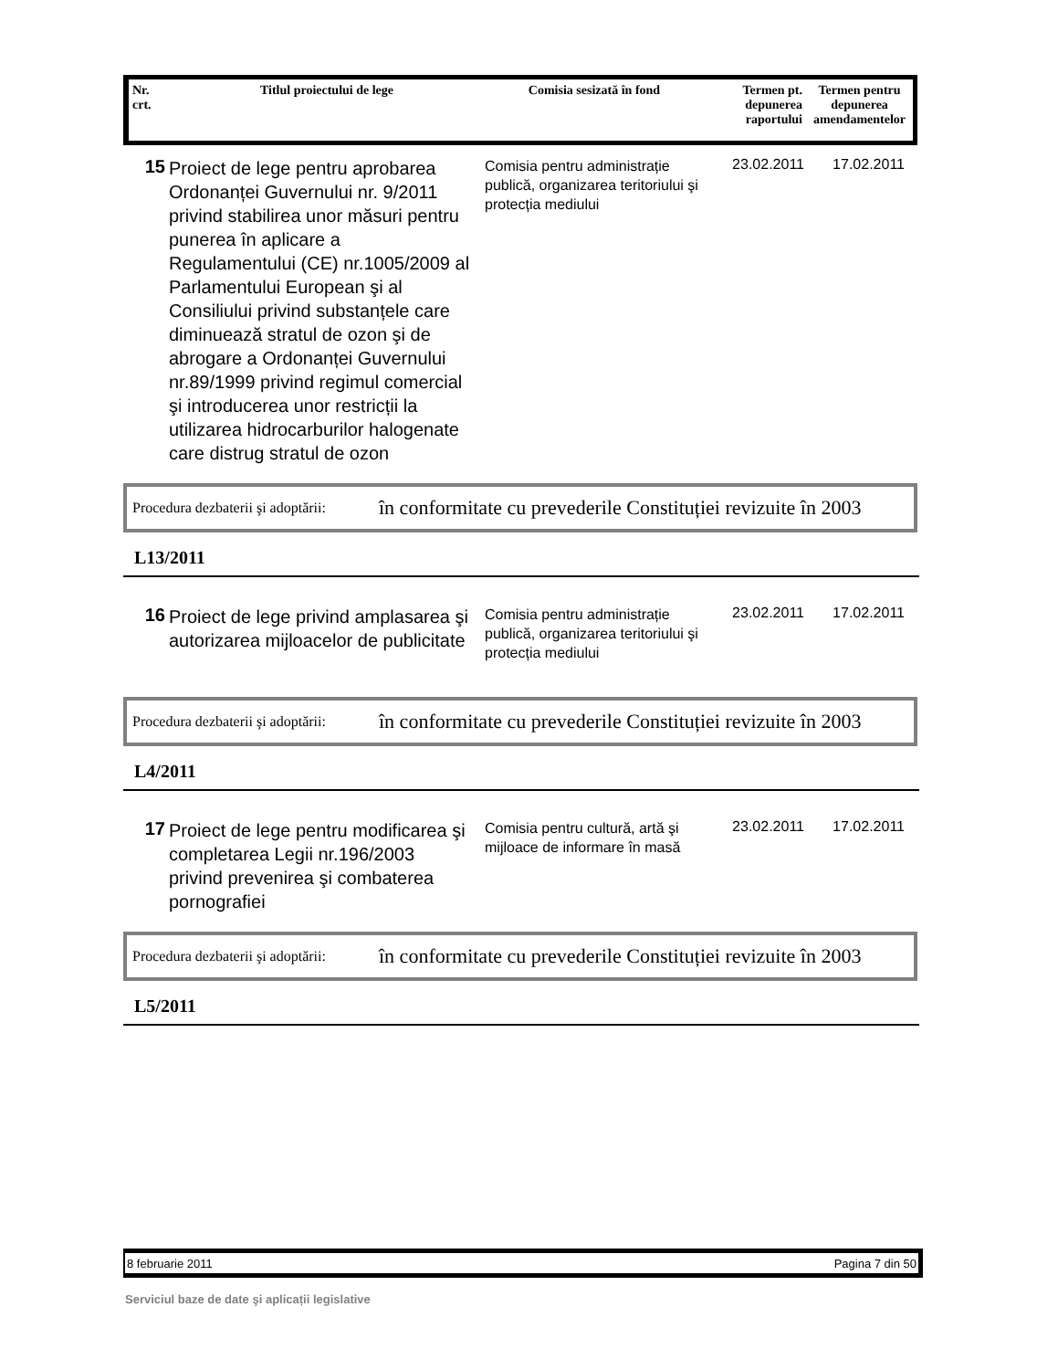| Nr. crt. | Titlul proiectului de lege | Comisia sesizată în fond | Termen pt. depunerea raportului | Termen pentru depunerea amendamentelor |
| --- | --- | --- | --- | --- |
15
Proiect de lege pentru aprobarea Ordonanței Guvernului nr. 9/2011 privind stabilirea unor măsuri pentru punerea în aplicare a Regulamentului (CE) nr.1005/2009 al Parlamentului European şi al Consiliului privind substanțele care diminuează stratul de ozon şi de abrogare a Ordonanței Guvernului nr.89/1999 privind regimul comercial şi introducerea unor restricții la utilizarea hidrocarburilor halogenate care distrug stratul de ozon
Comisia pentru administrație publică, organizarea teritoriului şi protecția mediului
23.02.2011 17.02.2011
Procedura dezbaterii şi adoptării:
în conformitate cu prevederile Constituției revizuite în 2003
L13/2011
16
Proiect de lege privind amplasarea şi autorizarea mijloacelor de publicitate
Comisia pentru administrație publică, organizarea teritoriului şi protecția mediului
23.02.2011 17.02.2011
Procedura dezbaterii şi adoptării:
în conformitate cu prevederile Constituției revizuite în 2003
L4/2011
17
Proiect de lege pentru modificarea şi completarea Legii nr.196/2003 privind prevenirea şi combaterea pornografiei
Comisia pentru cultură, artă şi mijloace de informare în masă
23.02.2011 17.02.2011
Procedura dezbaterii şi adoptării:
în conformitate cu prevederile Constituției revizuite în 2003
L5/2011
8 februarie 2011 Pagina 7 din 50
Serviciul baze de date şi aplicații legislative